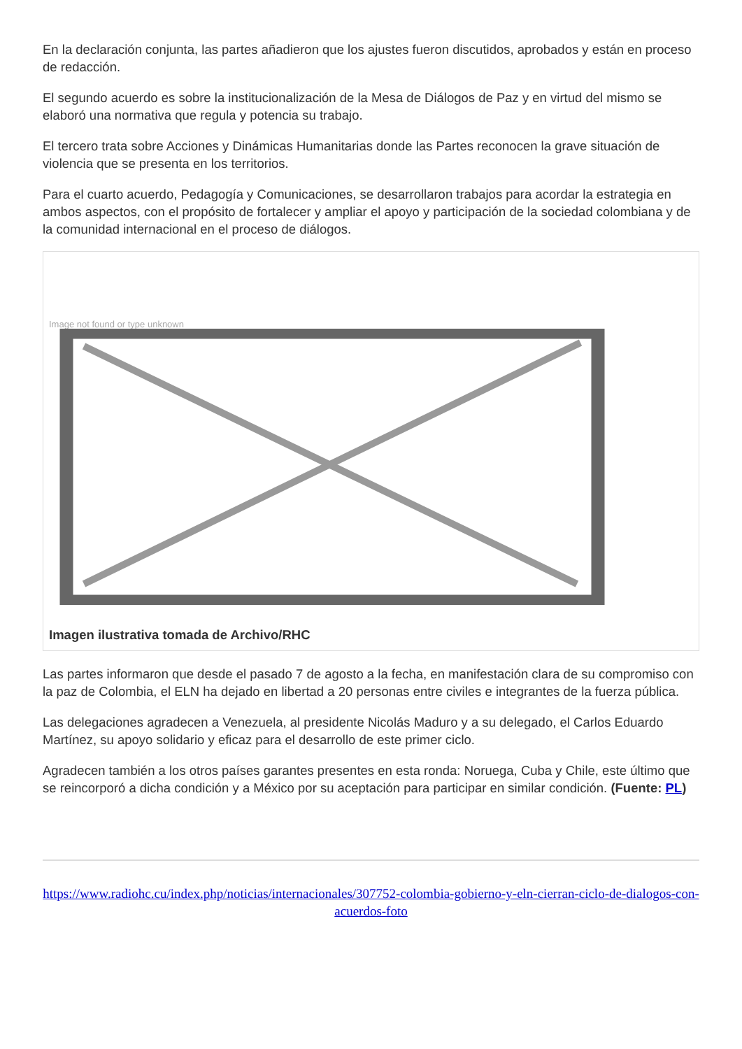En la declaración conjunta, las partes añadieron que los ajustes fueron discutidos, aprobados y están en proceso de redacción.
El segundo acuerdo es sobre la institucionalización de la Mesa de Diálogos de Paz y en virtud del mismo se elaboró una normativa que regula y potencia su trabajo.
El tercero trata sobre Acciones y Dinámicas Humanitarias donde las Partes reconocen la grave situación de violencia que se presenta en los territorios.
Para el cuarto acuerdo, Pedagogía y Comunicaciones, se desarrollaron trabajos para acordar la estrategia en ambos aspectos, con el propósito de fortalecer y ampliar el apoyo y participación de la sociedad colombiana y de la comunidad internacional en el proceso de diálogos.
Image not found or type unknown
Imagen ilustrativa tomada de Archivo/RHC
Las partes informaron que desde el pasado 7 de agosto a la fecha, en manifestación clara de su compromiso con la paz de Colombia, el ELN ha dejado en libertad a 20 personas entre civiles e integrantes de la fuerza pública.
Las delegaciones agradecen a Venezuela, al presidente Nicolás Maduro y a su delegado, el Carlos Eduardo Martínez, su apoyo solidario y eficaz para el desarrollo de este primer ciclo.
Agradecen también a los otros países garantes presentes en esta ronda: Noruega, Cuba y Chile, este último que se reincorporó a dicha condición y a México por su aceptación para participar en similar condición. (Fuente: PL)
https://www.radiohc.cu/index.php/noticias/internacionales/307752-colombia-gobierno-y-eln-cierran-ciclo-de-dialogos-con-acuerdos-foto